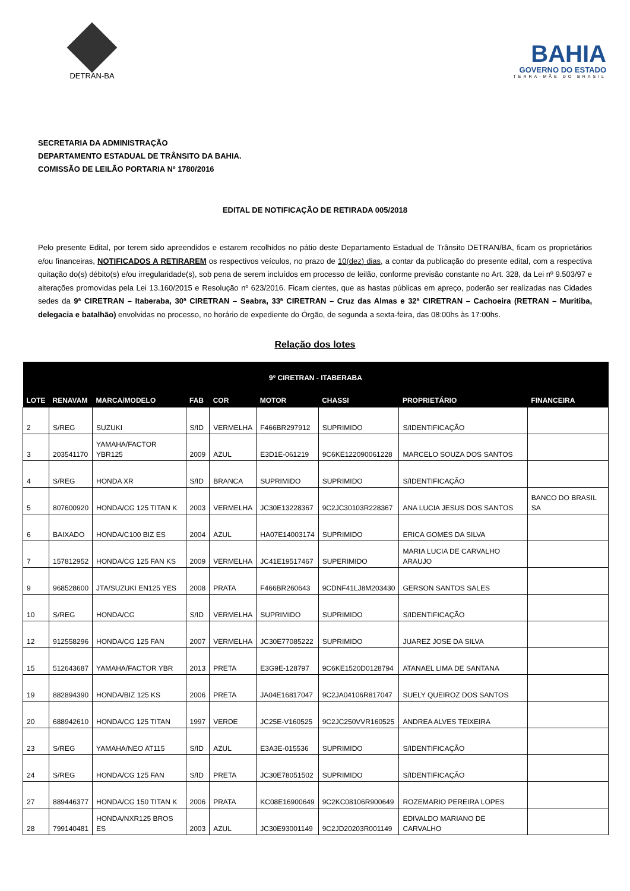DETRAN-BA
BAHIA
GOVERNO DO ESTADO
TERRA-MÃE DO BRASIL
SECRETARIA DA ADMINISTRAÇÃO
DEPARTAMENTO ESTADUAL DE TRÂNSITO DA BAHIA.
COMISSÃO DE LEILÃO PORTARIA Nº 1780/2016
EDITAL DE NOTIFICAÇÃO DE RETIRADA 005/2018
Pelo presente Edital, por terem sido apreendidos e estarem recolhidos no pátio deste Departamento Estadual de Trânsito DETRAN/BA, ficam os proprietários e/ou financeiras, NOTIFICADOS A RETIRAREM os respectivos veículos, no prazo de 10(dez) dias, a contar da publicação do presente edital, com a respectiva quitação do(s) débito(s) e/ou irregularidade(s), sob pena de serem incluídos em processo de leilão, conforme previsão constante no Art. 328, da Lei nº 9.503/97 e alterações promovidas pela Lei 13.160/2015 e Resolução nº 623/2016. Ficam cientes, que as hastas públicas em apreço, poderão ser realizadas nas Cidades sedes da 9ª CIRETRAN – Itaberaba, 30ª CIRETRAN – Seabra, 33ª CIRETRAN – Cruz das Almas e 32ª CIRETRAN – Cachoeira (RETRAN – Muritiba, delegacia e batalhão) envolvidas no processo, no horário de expediente do Órgão, de segunda a sexta-feira, das 08:00hs às 17:00hs.
Relação dos lotes
| 9º CIRETRAN - ITABERABA | | | | | | | | |
| --- | --- | --- | --- | --- | --- | --- | --- | --- |
| LOTE | RENAVAM | MARCA/MODELO | FAB | COR | MOTOR | CHASSI | PROPRIETÁRIO | FINANCEIRA |
| 2 | S/REG | SUZUKI | S/ID | VERMELHA | F466BR297912 | SUPRIMIDO | S/IDENTIFICAÇÃO | |
| 3 | 203541170 | YAMAHA/FACTOR YBR125 | 2009 | AZUL | E3D1E-061219 | 9C6KE122090061228 | MARCELO SOUZA DOS SANTOS | |
| 4 | S/REG | HONDA XR | S/ID | BRANCA | SUPRIMIDO | SUPRIMIDO | S/IDENTIFICAÇÃO | |
| 5 | 807600920 | HONDA/CG 125 TITAN K | 2003 | VERMELHA | JC30E13228367 | 9C2JC30103R228367 | ANA LUCIA JESUS DOS SANTOS | BANCO DO BRASIL SA |
| 6 | BAIXADO | HONDA/C100 BIZ ES | 2004 | AZUL | HA07E14003174 | SUPRIMIDO | ERICA GOMES DA SILVA | |
| 7 | 157812952 | HONDA/CG 125 FAN KS | 2009 | VERMELHA | JC41E19517467 | SUPERIMIDO | MARIA LUCIA DE CARVALHO ARAUJO | |
| 9 | 968528600 | JTA/SUZUKI EN125 YES | 2008 | PRATA | F466BR260643 | 9CDNF41LJ8M203430 | GERSON SANTOS SALES | |
| 10 | S/REG | HONDA/CG | S/ID | VERMELHA | SUPRIMIDO | SUPRIMIDO | S/IDENTIFICAÇÃO | |
| 12 | 912558296 | HONDA/CG 125 FAN | 2007 | VERMELHA | JC30E77085222 | SUPRIMIDO | JUAREZ JOSE DA SILVA | |
| 15 | 512643687 | YAMAHA/FACTOR YBR | 2013 | PRETA | E3G9E-128797 | 9C6KE1520D0128794 | ATANAEL LIMA DE SANTANA | |
| 19 | 882894390 | HONDA/BIZ 125 KS | 2006 | PRETA | JA04E16817047 | 9C2JA04106R817047 | SUELY QUEIROZ DOS SANTOS | |
| 20 | 688942610 | HONDA/CG 125 TITAN | 1997 | VERDE | JC25E-V160525 | 9C2JC250VVR160525 | ANDREA ALVES TEIXEIRA | |
| 23 | S/REG | YAMAHA/NEO AT115 | S/ID | AZUL | E3A3E-015536 | SUPRIMIDO | S/IDENTIFICAÇÃO | |
| 24 | S/REG | HONDA/CG 125 FAN | S/ID | PRETA | JC30E78051502 | SUPRIMIDO | S/IDENTIFICAÇÃO | |
| 27 | 889446377 | HONDA/CG 150 TITAN K | 2006 | PRATA | KC08E16900649 | 9C2KC08106R900649 | ROZEMARIO PEREIRA LOPES | |
| 28 | 799140481 | HONDA/NXR125 BROS ES | 2003 | AZUL | JC30E93001149 | 9C2JD20203R001149 | EDIVALDO MARIANO DE CARVALHO | |